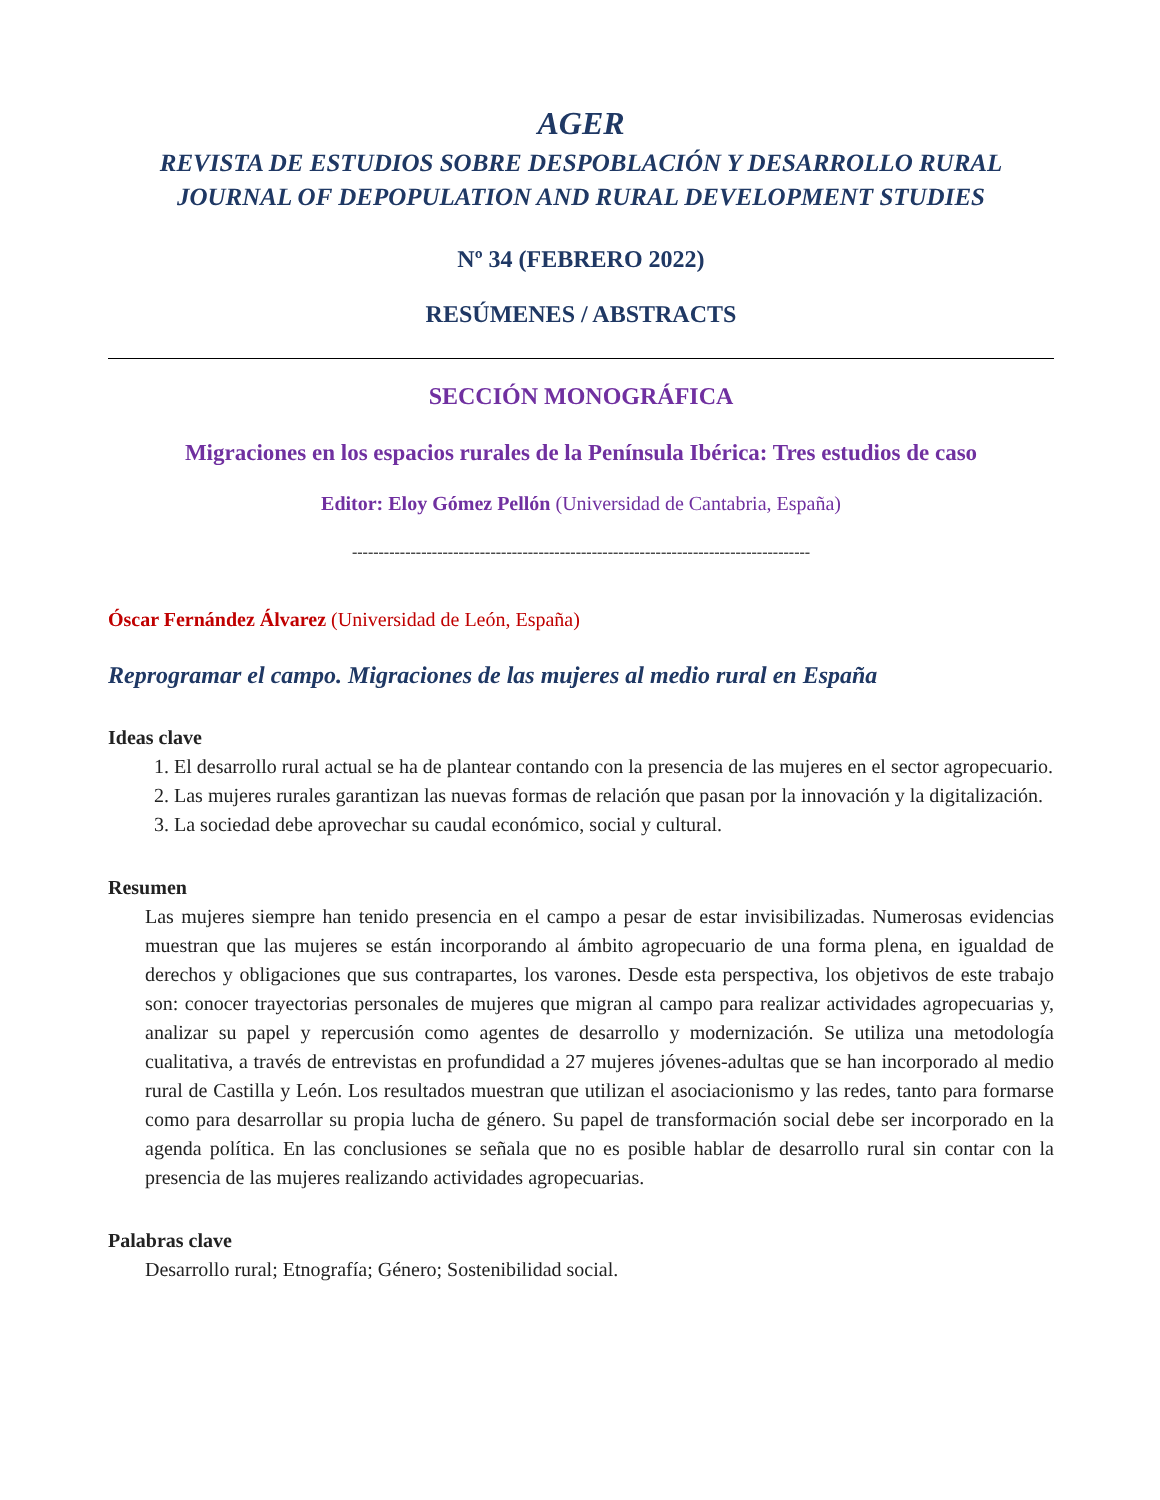AGER
REVISTA DE ESTUDIOS SOBRE DESPOBLACIÓN Y DESARROLLO RURAL
JOURNAL OF DEPOPULATION AND RURAL DEVELOPMENT STUDIES
Nº 34 (FEBRERO 2022)
RESÚMENES / ABSTRACTS
SECCIÓN MONOGRÁFICA
Migraciones en los espacios rurales de la Península Ibérica: Tres estudios de caso
Editor: Eloy Gómez Pellón (Universidad de Cantabria, España)
--------------------------------------------------------------------------------------
Óscar Fernández Álvarez (Universidad de León, España)
Reprogramar el campo. Migraciones de las mujeres al medio rural en España
Ideas clave
1. El desarrollo rural actual se ha de plantear contando con la presencia de las mujeres en el sector agropecuario.
2. Las mujeres rurales garantizan las nuevas formas de relación que pasan por la innovación y la digitalización.
3. La sociedad debe aprovechar su caudal económico, social y cultural.
Resumen
Las mujeres siempre han tenido presencia en el campo a pesar de estar invisibilizadas. Numerosas evidencias muestran que las mujeres se están incorporando al ámbito agropecuario de una forma plena, en igualdad de derechos y obligaciones que sus contrapartes, los varones. Desde esta perspectiva, los objetivos de este trabajo son: conocer trayectorias personales de mujeres que migran al campo para realizar actividades agropecuarias y, analizar su papel y repercusión como agentes de desarrollo y modernización. Se utiliza una metodología cualitativa, a través de entrevistas en profundidad a 27 mujeres jóvenes-adultas que se han incorporado al medio rural de Castilla y León. Los resultados muestran que utilizan el asociacionismo y las redes, tanto para formarse como para desarrollar su propia lucha de género. Su papel de transformación social debe ser incorporado en la agenda política. En las conclusiones se señala que no es posible hablar de desarrollo rural sin contar con la presencia de las mujeres realizando actividades agropecuarias.
Palabras clave
Desarrollo rural; Etnografía; Género; Sostenibilidad social.